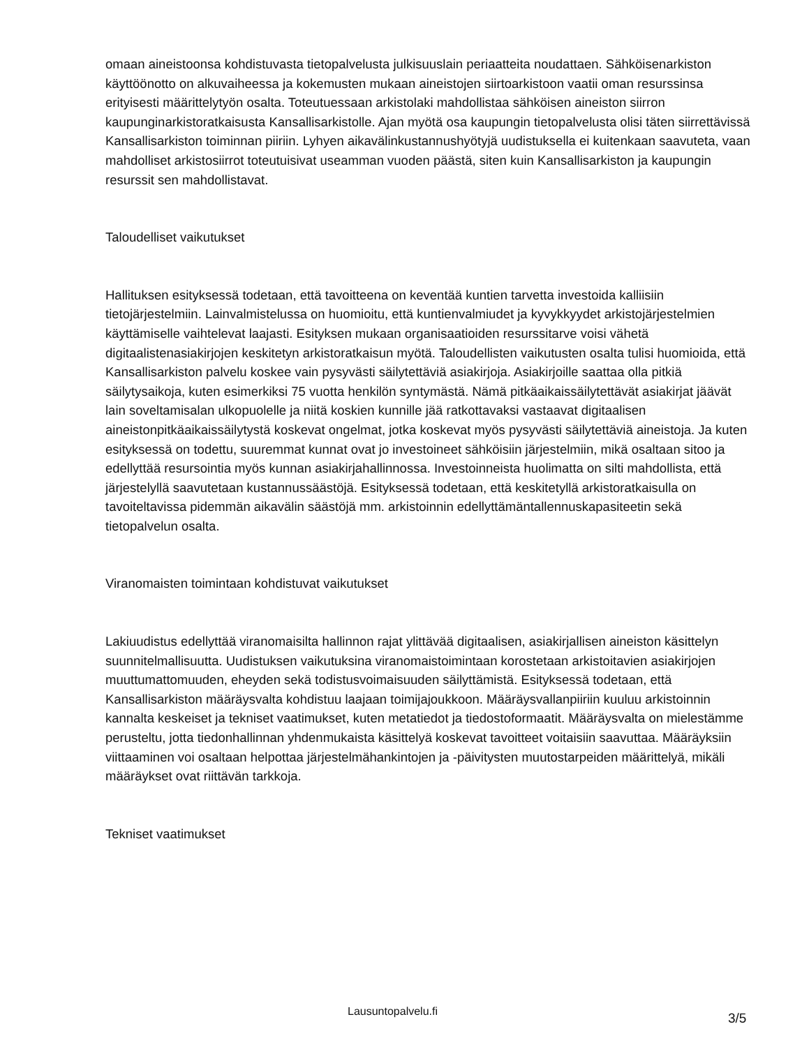omaan aineistoonsa kohdistuvasta tietopalvelusta julkisuuslain periaatteita noudattaen. Sähköisenarkiston käyttöönotto on alkuvaiheessa ja kokemusten mukaan aineistojen siirtoarkistoon vaatii oman resurssinsa erityisesti määrittelytyön osalta. Toteutuessaan arkistolaki mahdollistaa sähköisen aineiston siirron kaupunginarkistoratkaisusta Kansallisarkistolle. Ajan myötä osa kaupungin tietopalvelusta olisi täten siirrettävissä Kansallisarkiston toiminnan piiriin. Lyhyen aikavälinkustannushyötyjä uudistuksella ei kuitenkaan saavuteta, vaan mahdolliset arkistosiirrot toteutuisivat useamman vuoden päästä, siten kuin Kansallisarkiston ja kaupungin resurssit sen mahdollistavat.
Taloudelliset vaikutukset
Hallituksen esityksessä todetaan, että tavoitteena on keventää kuntien tarvetta investoida kalliisiin tietojärjestelmiin. Lainvalmistelussa on huomioitu, että kuntienvalmiudet ja kyvykkyydet arkistojärjestelmien käyttämiselle vaihtelevat laajasti. Esityksen mukaan organisaatioiden resurssitarve voisi vähetä digitaalistenasiakirjojen keskitetyn arkistoratkaisun myötä. Taloudellisten vaikutusten osalta tulisi huomioida, että Kansallisarkiston palvelu koskee vain pysyvästi säilytettäviä asiakirjoja. Asiakirjoille saattaa olla pitkiä säilytysaikoja, kuten esimerkiksi 75 vuotta henkilön syntymästä. Nämä pitkäaikaissäilytettävät asiakirjat jäävät lain soveltamisalan ulkopuolelle ja niitä koskien kunnille jää ratkottavaksi vastaavat digitaalisen aineistonpitkäaikaissäilytystä koskevat ongelmat, jotka koskevat myös pysyvästi säilytettäviä aineistoja. Ja kuten esityksessä on todettu, suuremmat kunnat ovat jo investoineet sähköisiin järjestelmiin, mikä osaltaan sitoo ja edellyttää resursointia myös kunnan asiakirjahallinnossa. Investoinneista huolimatta on silti mahdollista, että järjestelyllä saavutetaan kustannussäästöjä. Esityksessä todetaan, että keskitetyllä arkistoratkaisulla on tavoiteltavissa pidemmän aikavälin säästöjä mm. arkistoinnin edellyttämäntallennuskapasiteetin sekä tietopalvelun osalta.
Viranomaisten toimintaan kohdistuvat vaikutukset
Lakiuudistus edellyttää viranomaisilta hallinnon rajat ylittävää digitaalisen, asiakirjallisen aineiston käsittelyn suunnitelmallisuutta. Uudistuksen vaikutuksina viranomaistoimintaan korostetaan arkistoitavien asiakirjojen muuttumattomuuden, eheyden sekä todistusvoimaisuuden säilyttämistä. Esityksessä todetaan, että Kansallisarkiston määräysvalta kohdistuu laajaan toimijajoukkoon. Määräysvallanpiiriin kuuluu arkistoinnin kannalta keskeiset ja tekniset vaatimukset, kuten metatiedot ja tiedostoformaatit. Määräysvalta on mielestämme perusteltu, jotta tiedonhallinnan yhdenmukaista käsittelyä koskevat tavoitteet voitaisiin saavuttaa. Määräyksiin viittaaminen voi osaltaan helpottaa järjestelmähankintojen ja -päivitysten muutostarpeiden määrittelyä, mikäli määräykset ovat riittävän tarkkoja.
Tekniset vaatimukset
Lausuntopalvelu.fi 3/5